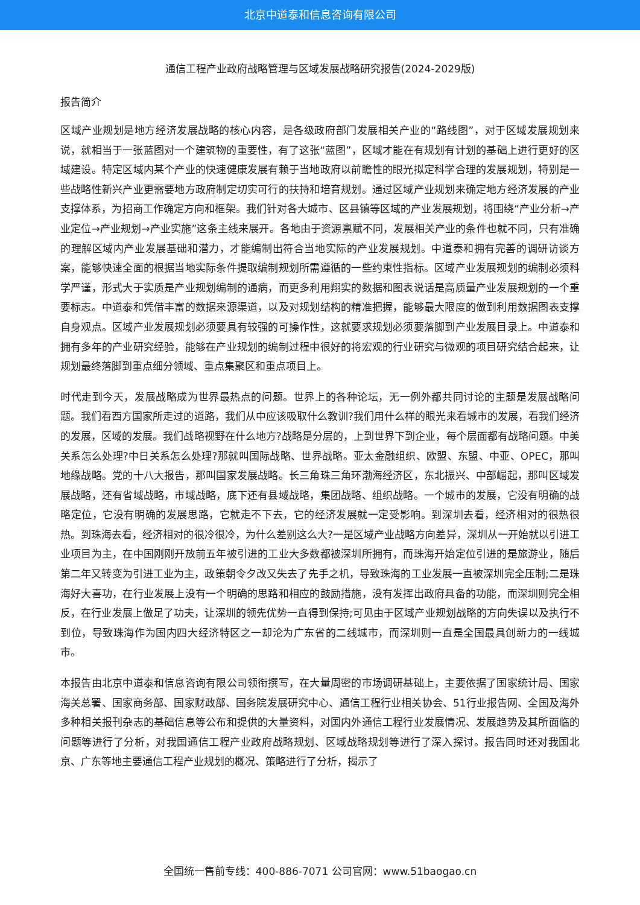北京中道泰和信息咨询有限公司
通信工程产业政府战略管理与区域发展战略研究报告(2024-2029版)
报告简介
区域产业规划是地方经济发展战略的核心内容，是各级政府部门发展相关产业的“路线图”，对于区域发展规划来说，就相当于一张蓝图对一个建筑物的重要性，有了这张“蓝图”，区域才能在有规划有计划的基础上进行更好的区域建设。特定区域内某个产业的快速健康发展有赖于当地政府以前瞻性的眼光拟定科学合理的发展规划，特别是一些战略性新兴产业更需要地方政府制定切实可行的扶持和培育规划。通过区域产业规划来确定地方经济发展的产业支撑体系，为招商工作确定方向和框架。我们针对各大城市、区县镇等区域的产业发展规划，将围绕“产业分析→产业定位→产业规划→产业实施”这条主线来展开。各地由于资源禀赋不同，发展相关产业的条件也就不同，只有准确的理解区域内产业发展基础和潜力，才能编制出符合当地实际的产业发展规划。中道泰和拥有完善的调研访谈方案，能够快速全面的根据当地实际条件提取编制规划所需遵循的一些约束性指标。区域产业发展规划的编制必须科学严谨，形式大于实质是产业规划编制的通病，而更多利用翔实的数据和图表说话是高质量产业发展规划的一个重要标志。中道泰和凭借丰富的数据来源渠道，以及对规划结构的精准把握，能够最大限度的做到利用数据图表支撑自身观点。区域产业发展规划必须要具有较强的可操作性，这就要求规划必须要落脚到产业发展目录上。中道泰和拥有多年的产业研究经验，能够在产业规划的编制过程中很好的将宏观的行业研究与微观的项目研究结合起来，让规划最终落脚到重点细分领域、重点集聚区和重点项目上。
时代走到今天，发展战略成为世界最热点的问题。世界上的各种论坛，无一例外都共同讨论的主题是发展战略问题。我们看西方国家所走过的道路，我们从中应该吸取什么教训?我们用什么样的眼光来看城市的发展，看我们经济的发展，区域的发展。我们战略视野在什么地方?战略是分层的，上到世界下到企业，每个层面都有战略问题。中美关系怎么处理?中日关系怎么处理?那就叫国际战略、世界战略。亚太金融组织、欧盟、东盟、中亚、OPEC，那叫地缘战略。党的十八大报告，那叫国家发展战略。长三角珠三角环渤海经济区，东北振兴、中部崛起，那叫区域发展战略，还有省域战略，市域战略，底下还有县域战略，集团战略、组织战略。一个城市的发展，它没有明确的战略定位，它没有明确的发展思路，它就走不下去，它的经济发展就一定受影响。到深圳去看，经济相对的很热很热。到珠海去看，经济相对的很冷很冷，为什么差别这么大?一是区域产业战略方向差异，深圳从一开始就以引进工业项目为主，在中国刚刚开放前五年被引进的工业大多数都被深圳所拥有，而珠海开始定位引进的是旅游业，随后第二年又转变为引进工业为主，政策朝令夕改又失去了先手之机，导致珠海的工业发展一直被深圳完全压制;二是珠海好大喜功，在行业发展上没有一个明确的思路和相应的鼓励措施，没有发挥出政府具备的功能，而深圳则完全相反，在行业发展上做足了功夫，让深圳的领先优势一直得到保持;可见由于区域产业规划战略的方向失误以及执行不到位，导致珠海作为国内四大经济特区之一却沦为广东省的二线城市，而深圳则一直是全国最具创新力的一线城市。
本报告由北京中道泰和信息咨询有限公司领衔撰写，在大量周密的市场调研基础上，主要依据了国家统计局、国家海关总署、国家商务部、国家财政部、国务院发展研究中心、通信工程行业相关协会、51行业报告网、全国及海外多种相关报刊杂志的基础信息等公布和提供的大量资料，对国内外通信工程行业发展情况、发展趋势及其所面临的问题等进行了分析，对我国通信工程产业政府战略规划、区域战略规划等进行了深入探讨。报告同时还对我国北京、广东等地主要通信工程产业规划的概况、策略进行了分析，揭示了
全国统一售前专线：400-886-7071 公司官网：www.51baogao.cn